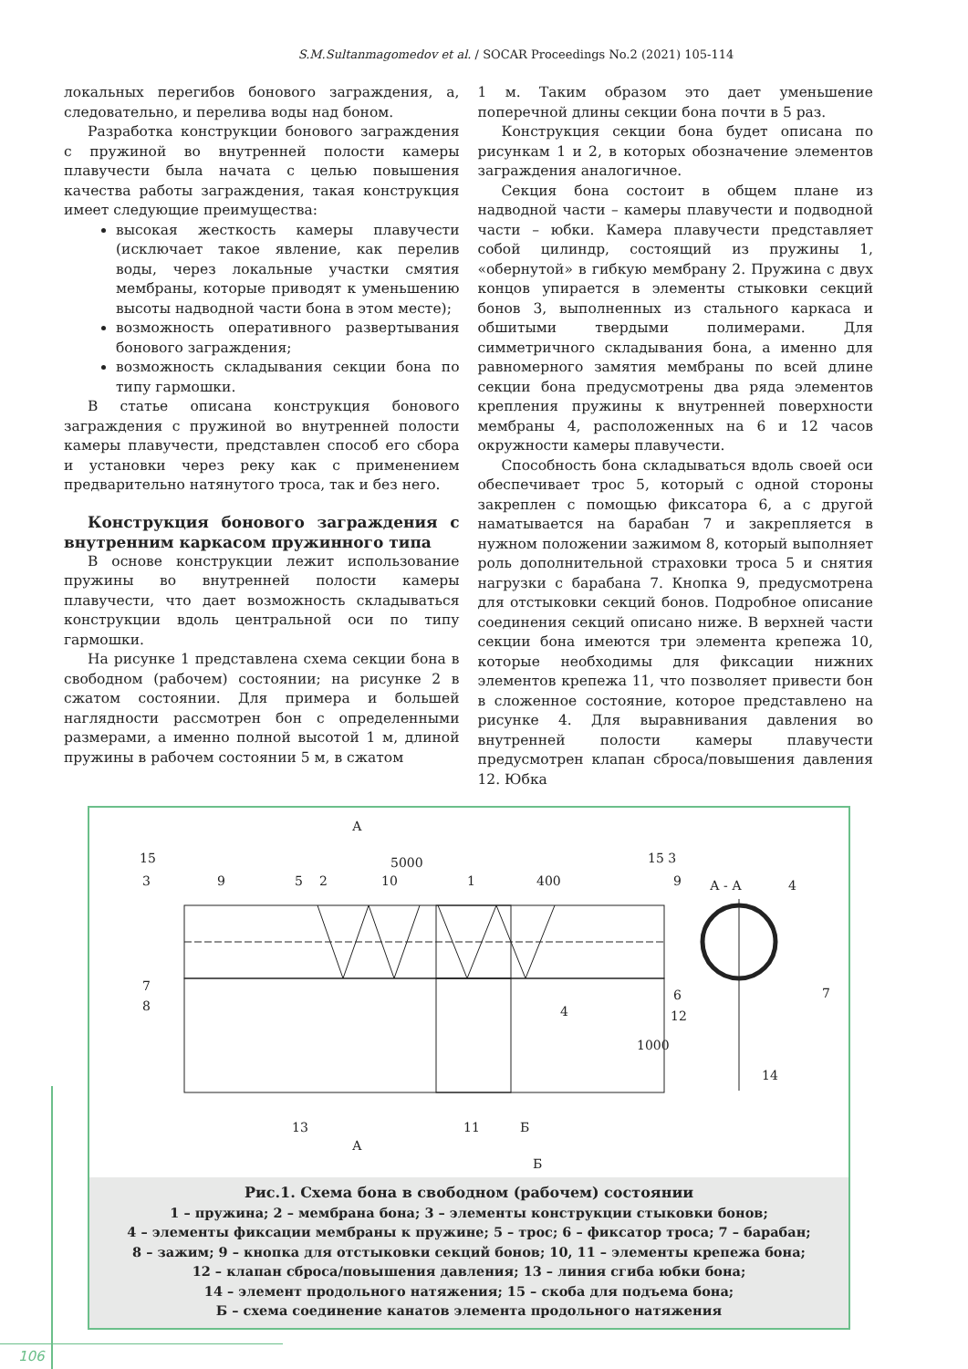S.M.Sultanmagomedov et al. / SOCAR Proceedings No.2 (2021) 105-114
локальных перегибов бонового заграждения, а, следовательно, и перелива воды над боном.
Разработка конструкции бонового заграждения с пружиной во внутренней полости камеры плавучести была начата с целью повышения качества работы заграждения, такая конструкция имеет следующие преимущества:
высокая жесткость камеры плавучести (исключает такое явление, как перелив воды, через локальные участки смятия мембраны, которые приводят к уменьшению высоты надводной части бона в этом месте);
возможность оперативного развертывания бонового заграждения;
возможность складывания секции бона по типу гармошки.
В статье описана конструкция бонового заграждения с пружиной во внутренней полости камеры плавучести, представлен способ его сбора и установки через реку как с применением предварительно натянутого троса, так и без него.
Конструкция бонового заграждения с внутренним каркасом пружинного типа
В основе конструкции лежит использование пружины во внутренней полости камеры плавучести, что дает возможность складываться конструкции вдоль центральной оси по типу гармошки.
На рисунке 1 представлена схема секции бона в свободном (рабочем) состоянии; на рисунке 2 в сжатом состоянии. Для примера и большей наглядности рассмотрен бон с определенными размерами, а именно полной высотой 1 м, длиной пружины в рабочем состоянии 5 м, в сжатом
1 м. Таким образом это дает уменьшение поперечной длины секции бона почти в 5 раз.
Конструкция секции бона будет описана по рисункам 1 и 2, в которых обозначение элементов заграждения аналогичное.
Секция бона состоит в общем плане из надводной части – камеры плавучести и подводной части – юбки. Камера плавучести представляет собой цилиндр, состоящий из пружины 1, «обернутой» в гибкую мембрану 2. Пружина с двух концов упирается в элементы стыковки секций бонов 3, выполненных из стального каркаса и обшитыми твердыми полимерами. Для симметричного складывания бона, а именно для равномерного замятия мембраны по всей длине секции бона предусмотрены два ряда элементов крепления пружины к внутренней поверхности мембраны 4, расположенных на 6 и 12 часов окружности камеры плавучести.
Способность бона складываться вдоль своей оси обеспечивает трос 5, который с одной стороны закреплен с помощью фиксатора 6, а с другой наматывается на барабан 7 и закрепляется в нужном положении зажимом 8, который выполняет роль дополнительной страховки троса 5 и снятия нагрузки с барабана 7. Кнопка 9, предусмотрена для отстыковки секций бонов. Подробное описание соединения секций описано ниже. В верхней части секции бона имеются три элемента крепежа 10, которые необходимы для фиксации нижних элементов крепежа 11, что позволяет привести бон в сложенное состояние, которое представлено на рисунке 4. Для выравнивания давления во внутренней полости камеры плавучести предусмотрен клапан сброса/повышения давления 12. Юбка
А
5000
15
3
9
5
2
10
1
400
15 3
9
А - А
4
7
8
6
12
4
7
1000
14
13
11
Б
А
Б
Рис.1. Схема бона в свободном (рабочем) состоянии
1 – пружина; 2 – мембрана бона; 3 – элементы конструкции стыковки бонов;
4 – элементы фиксации мембраны к пружине; 5 – трос; 6 – фиксатор троса; 7 – барабан;
8 – зажим; 9 – кнопка для отстыковки секций бонов; 10, 11 – элементы крепежа бона;
12 – клапан сброса/повышения давления; 13 – линия сгиба юбки бона;
14 – элемент продольного натяжения; 15 – скоба для подъема бона;
Б – схема соединение канатов элемента продольного натяжения
106